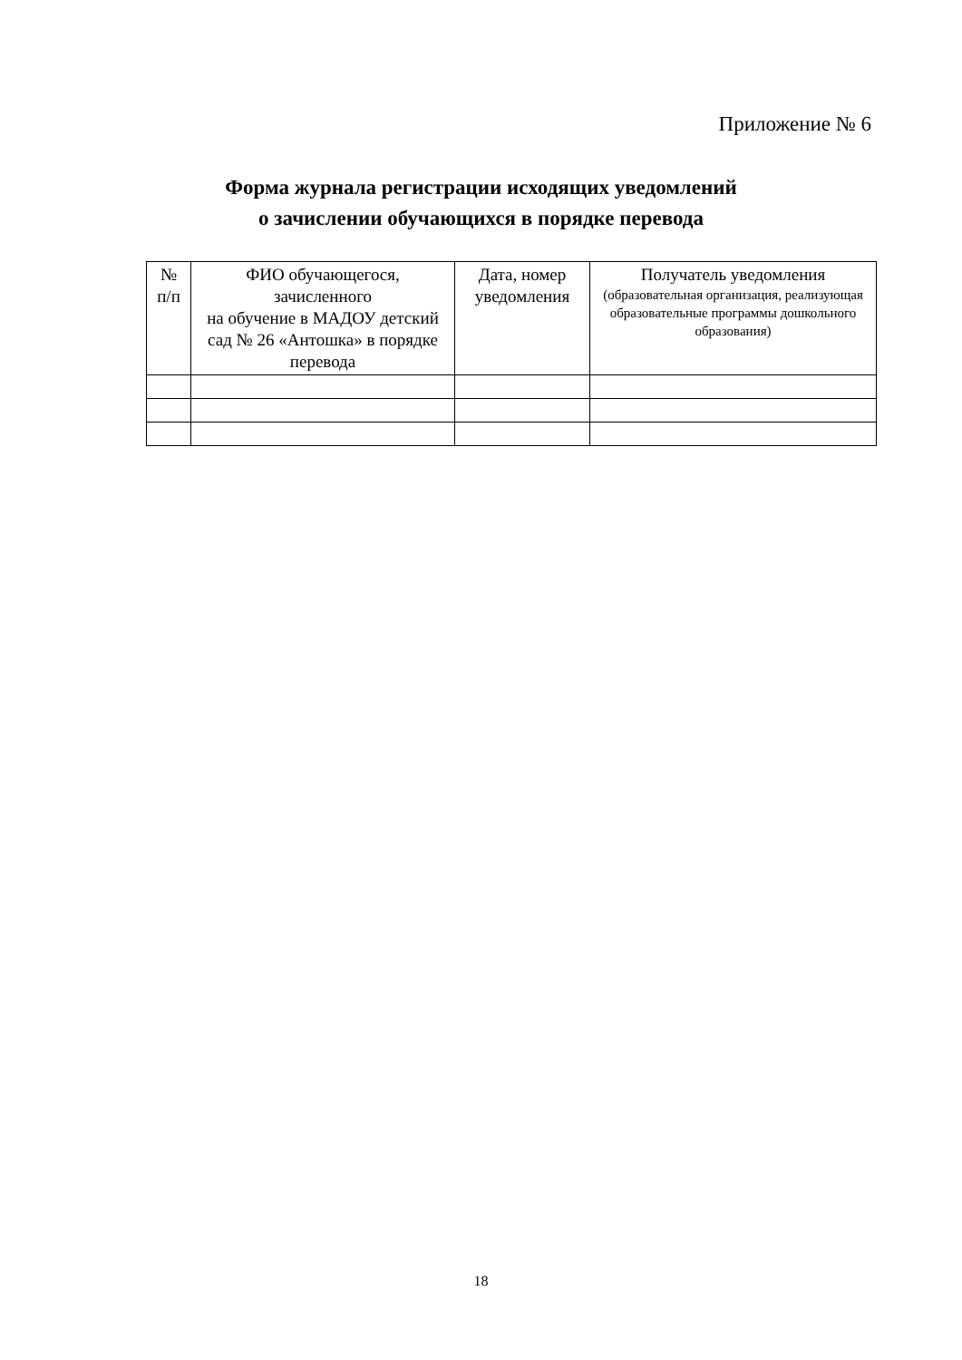Приложение № 6
Форма журнала регистрации исходящих уведомлений
о зачислении обучающихся в порядке перевода
| № п/п | ФИО обучающегося, зачисленного на обучение в МАДОУ детский сад № 26 «Антошка» в порядке перевода | Дата, номер уведомления | Получатель уведомления (образовательная организация, реализующая образовательные программы дошкольного образования) |
| --- | --- | --- | --- |
18